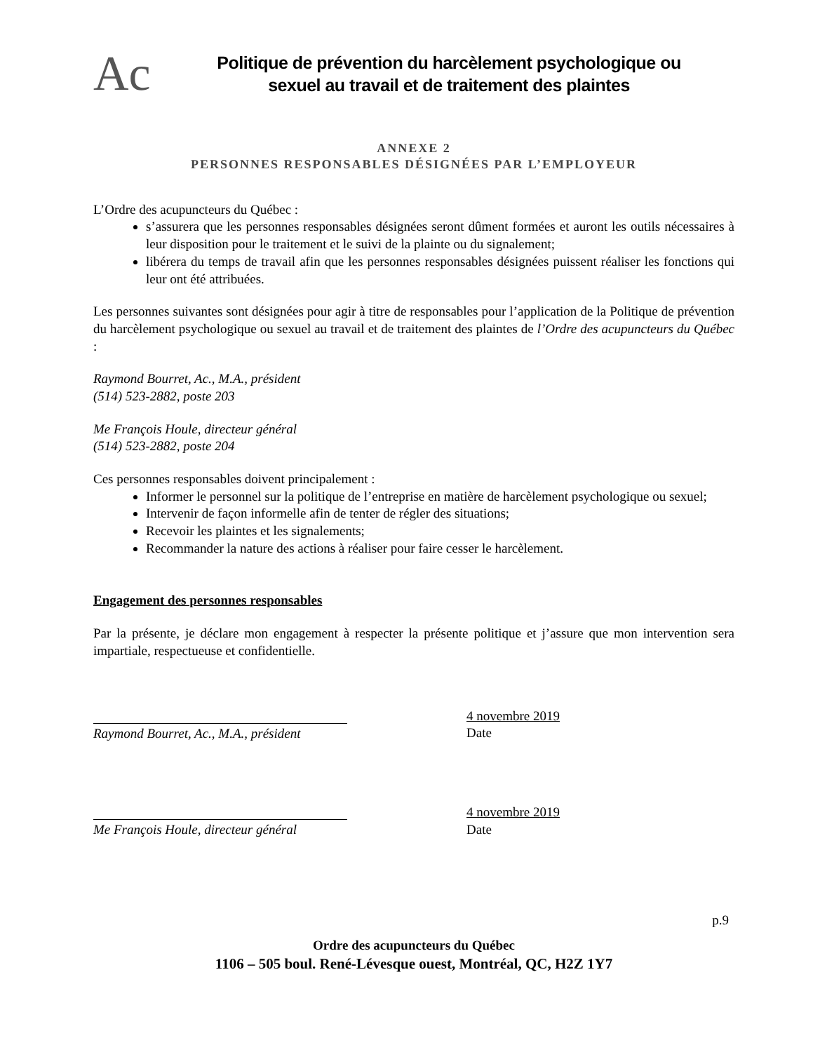Ac
Politique de prévention du harcèlement psychologique ou
sexuel au travail et de traitement des plaintes
ANNEXE 2
PERSONNES RESPONSABLES DÉSIGNÉES PAR L’EMPLOYEUR
L’Ordre des acupuncteurs du Québec :
s’assurera que les personnes responsables désignées seront dûment formées et auront les outils nécessaires à leur disposition pour le traitement et le suivi de la plainte ou du signalement;
libérera du temps de travail afin que les personnes responsables désignées puissent réaliser les fonctions qui leur ont été attribuées.
Les personnes suivantes sont désignées pour agir à titre de responsables pour l’application de la Politique de prévention du harcèlement psychologique ou sexuel au travail et de traitement des plaintes de l’Ordre des acupuncteurs du Québec :
Raymond Bourret, Ac., M.A., président
(514) 523-2882, poste 203
Me François Houle, directeur général
(514) 523-2882, poste 204
Ces personnes responsables doivent principalement :
Informer le personnel sur la politique de l’entreprise en matière de harcèlement psychologique ou sexuel;
Intervenir de façon informelle afin de tenter de régler des situations;
Recevoir les plaintes et les signalements;
Recommander la nature des actions à réaliser pour faire cesser le harcèlement.
Engagement des personnes responsables
Par la présente, je déclare mon engagement à respecter la présente politique et j’assure que mon intervention sera impartiale, respectueuse et confidentielle.
Raymond Bourret, Ac., M.A., président
4 novembre 2019
Date
Me François Houle, directeur général
4 novembre 2019
Date
Ordre des acupuncteurs du Québec
1106 – 505 boul. René-Lévesque ouest, Montréal, QC, H2Z 1Y7
p.9